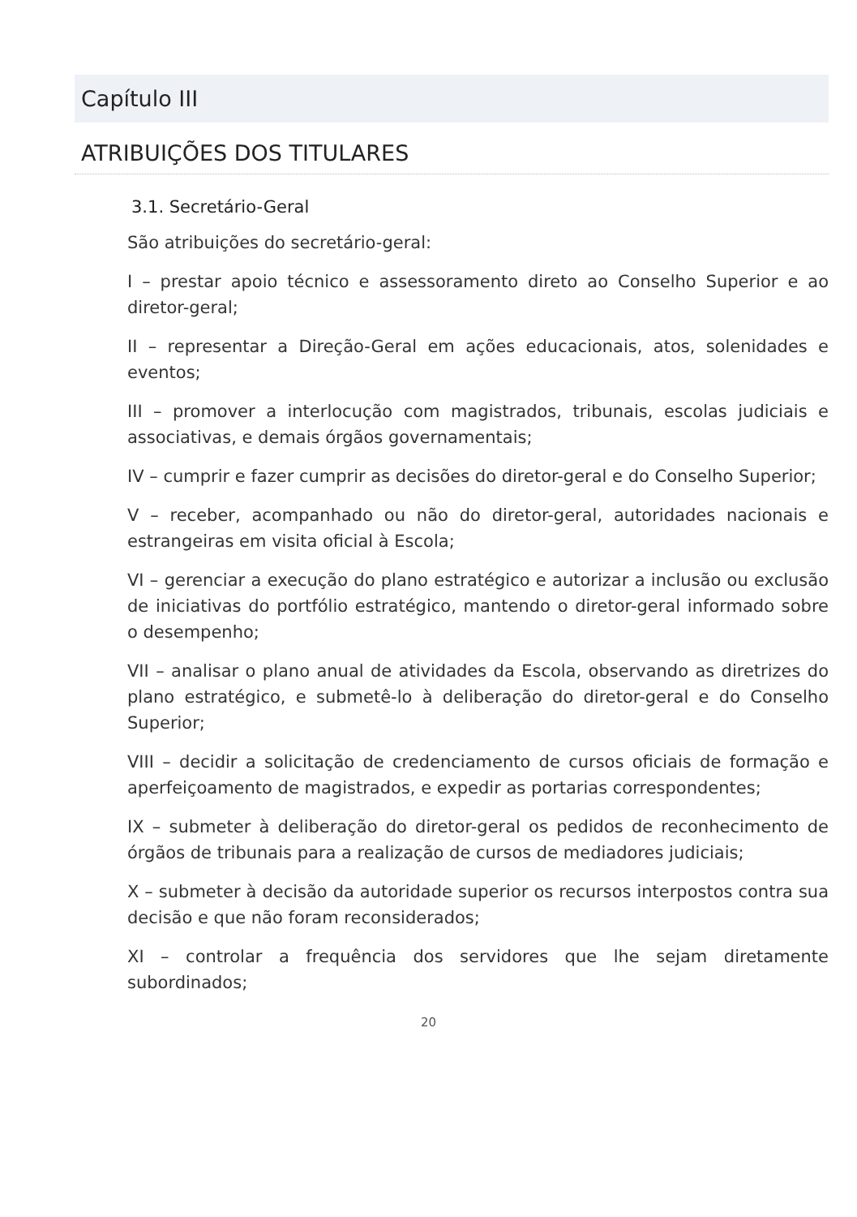Capítulo III
ATRIBUIÇÕES DOS TITULARES
3.1. Secretário-Geral
São atribuições do secretário-geral:
I – prestar apoio técnico e assessoramento direto ao Conselho Superior e ao diretor-geral;
II – representar a Direção-Geral em ações educacionais, atos, solenidades e eventos;
III – promover a interlocução com magistrados, tribunais, escolas judiciais e associativas, e demais órgãos governamentais;
IV – cumprir e fazer cumprir as decisões do diretor-geral e do Conselho Superior;
V – receber, acompanhado ou não do diretor-geral, autoridades nacionais e estrangeiras em visita oficial à Escola;
VI – gerenciar a execução do plano estratégico e autorizar a inclusão ou exclusão de iniciativas do portfólio estratégico, mantendo o diretor-geral informado sobre o desempenho;
VII – analisar o plano anual de atividades da Escola, observando as diretrizes do plano estratégico, e submetê-lo à deliberação do diretor-geral e do Conselho Superior;
VIII – decidir a solicitação de credenciamento de cursos oficiais de formação e aperfeiçoamento de magistrados, e expedir as portarias correspondentes;
IX – submeter à deliberação do diretor-geral os pedidos de reconhecimento de órgãos de tribunais para a realização de cursos de mediadores judiciais;
X – submeter à decisão da autoridade superior os recursos interpostos contra sua decisão e que não foram reconsiderados;
XI – controlar a frequência dos servidores que lhe sejam diretamente subordinados;
20